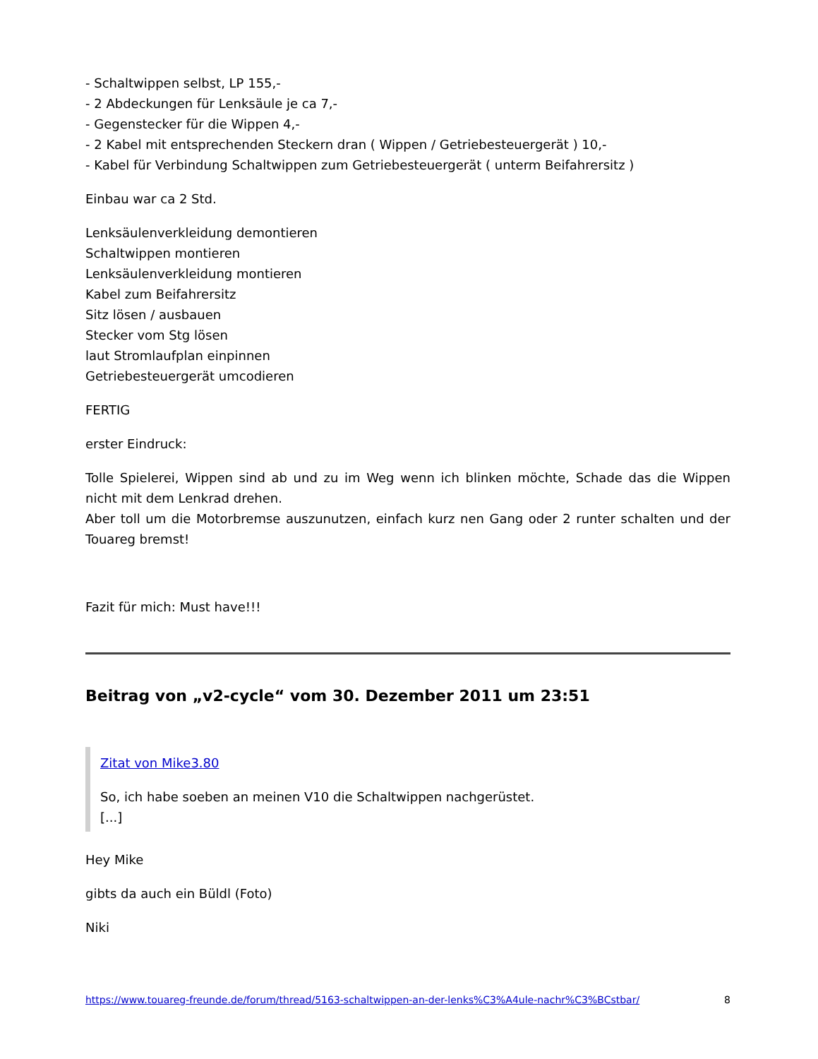- Schaltwippen selbst, LP 155,-
- 2 Abdeckungen für Lenksäule je ca 7,-
- Gegenstecker für die Wippen 4,-
- 2 Kabel mit entsprechenden Steckern dran ( Wippen / Getriebesteuergerät ) 10,-
- Kabel für Verbindung Schaltwippen zum Getriebesteuergerät ( unterm Beifahrersitz )
Einbau war ca 2 Std.
Lenksäulenverkleidung demontieren
Schaltwippen montieren
Lenksäulenverkleidung montieren
Kabel zum Beifahrersitz
Sitz lösen / ausbauen
Stecker vom Stg lösen
laut Stromlaufplan einpinnen
Getriebesteuergerät umcodieren
FERTIG
erster Eindruck:
Tolle Spielerei, Wippen sind ab und zu im Weg wenn ich blinken möchte, Schade das die Wippen nicht mit dem Lenkrad drehen.
Aber toll um die Motorbremse auszunutzen, einfach kurz nen Gang oder 2 runter schalten und der Touareg bremst!
Fazit für mich: Must have!!!
Beitrag von „v2-cycle“ vom 30. Dezember 2011 um 23:51
Zitat von Mike3.80
So, ich habe soeben an meinen V10 die Schaltwippen nachgerüstet.
[...]
Hey Mike
gibts da auch ein Büldl (Foto)
Niki
https://www.touareg-freunde.de/forum/thread/5163-schaltwippen-an-der-lenks%C3%A4ule-nachr%C3%BCstbar/ 8